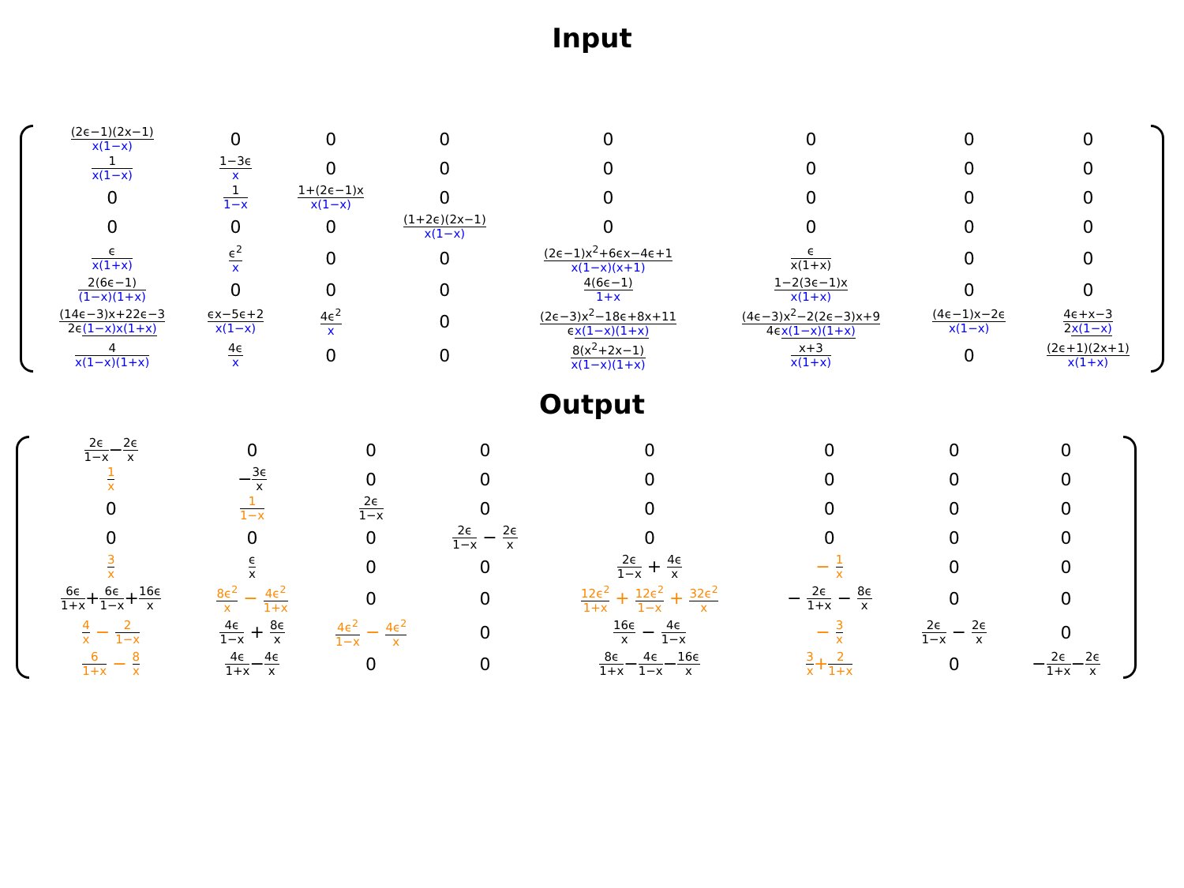Input
| (2ϵ−1)(2x−1) x(1−x) | 0 | 0 | 0 | 0 | 0 | 0 | 0 |
| 1 x(1−x) | 1−3ϵ x | 0 | 0 | 0 | 0 | 0 | 0 |
| 0 | 1 1−x | 1+(2ϵ−1)x x(1−x) | 0 | 0 | 0 | 0 | 0 |
| 0 | 0 | 0 | (1+2ϵ)(2x−1) x(1−x) | 0 | 0 | 0 | 0 |
| ϵ x(1+x) | ϵ<sup>2</sup> x | 0 | 0 | (2ϵ−1)x<sup>2</sup>+6ϵx−4ϵ+1 x(1−x)(x+1) | ϵ x(1+x) | 0 | 0 |
| 2(6ϵ−1) (1−x)(1+x) | 0 | 0 | 0 | 4(6ϵ−1) 1+x | 1−2(3ϵ−1)x x(1+x) | 0 | 0 |
| (14ϵ−3)x+22ϵ−3 2ϵ (1−x)x(1+x) | ϵx−5ϵ+2 x(1−x) | 4ϵ<sup>2</sup> x | 0 | (2ϵ−3)x<sup>2</sup>−18ϵ+8x+11 ϵ x(1−x)(1+x) | (4ϵ−3)x<sup>2</sup>−2(2ϵ−3)x+9 4ϵ x(1−x)(1+x) | (4ϵ−1)x−2ϵ x(1−x) | 4ϵ+x−3 2 x(1−x) |
| 4 x(1−x)(1+x) | 4ϵ x | 0 | 0 | 8(x<sup>2</sup>+2x−1) x(1−x)(1+x) | x+3 x(1+x) | 0 | (2ϵ+1)(2x+1) x(1+x) |
Output
| 2ϵ 1−x − 2ϵ x | 0 | 0 | 0 | 0 | 0 | 0 | 0 |
| 1 x | − 3ϵ x | 0 | 0 | 0 | 0 | 0 | 0 |
| 0 | 1 1−x | 2ϵ 1−x | 0 | 0 | 0 | 0 | 0 |
| 0 | 0 | 0 | 2ϵ 1−x − 2ϵ x | 0 | 0 | 0 | 0 |
| 3 x | ϵ x | 0 | 0 | 2ϵ 1−x + 4ϵ x | − 1 x | 0 | 0 |
| 6ϵ 1+x + 6ϵ 1−x + 16ϵ x | 8ϵ<sup>2</sup> x − 4ϵ<sup>2</sup> 1+x | 0 | 0 | 12ϵ<sup>2</sup> 1+x + 12ϵ<sup>2</sup> 1−x + 32ϵ<sup>2</sup> x | − 2ϵ 1+x − 8ϵ x | 0 | 0 |
| 4 x − 2 1−x | 4ϵ 1−x + 8ϵ x | 4ϵ<sup>2</sup> 1−x − 4ϵ<sup>2</sup> x | 0 | 16ϵ x − 4ϵ 1−x | − 3 x | 2ϵ 1−x − 2ϵ x | 0 |
| 6 1+x − 8 x | 4ϵ 1+x − 4ϵ x | 0 | 0 | 8ϵ 1+x − 4ϵ 1−x − 16ϵ x | 3 x + 2 1+x | 0 | − 2ϵ 1+x − 2ϵ x |